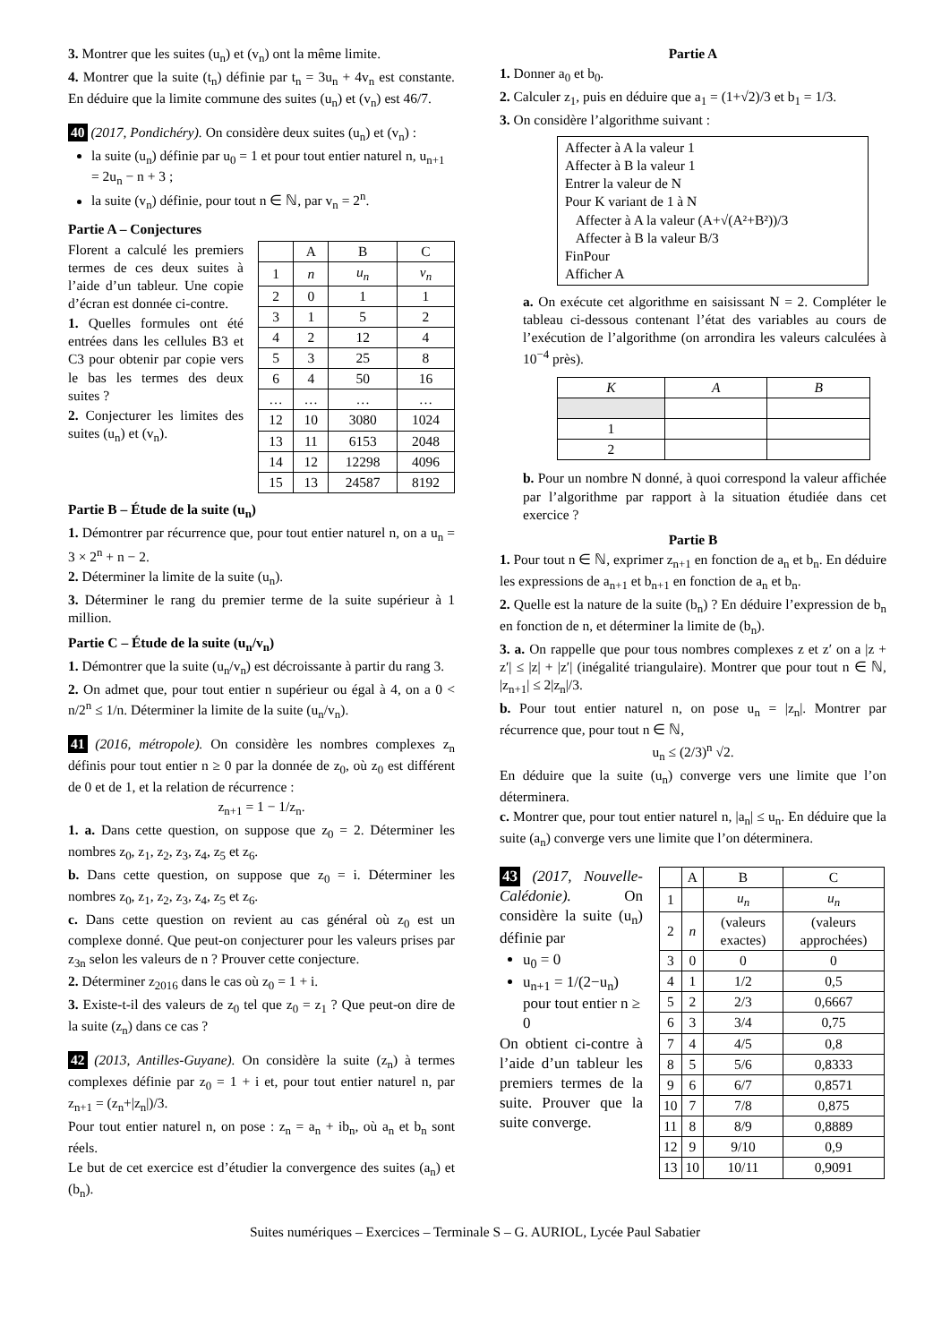3. Montrer que les suites (u<sub>n</sub>) et (v<sub>n</sub>) ont la même limite.
4. Montrer que la suite (t<sub>n</sub>) définie par t<sub>n</sub> = 3u<sub>n</sub> + 4v<sub>n</sub> est constante. En déduire que la limite commune des suites (u<sub>n</sub>) et (v<sub>n</sub>) est 46/7.
40 (2017, Pondichéry). On considère deux suites (u<sub>n</sub>) et (v<sub>n</sub>) :
la suite (u<sub>n</sub>) définie par u<sub>0</sub> = 1 et pour tout entier naturel n, u<sub>n+1</sub> = 2u<sub>n</sub> − n + 3 ;
la suite (v<sub>n</sub>) définie, pour tout n ∈ ℕ, par v<sub>n</sub> = 2<sup>n</sup>.
Partie A – Conjectures
Florent a calculé les premiers termes de ces deux suites à l’aide d’un tableur. Une copie d’écran est donnée ci-contre.
1. Quelles formules ont été entrées dans les cellules B3 et C3 pour obtenir par copie vers le bas les termes des deux suites ?
2. Conjecturer les limites des suites (u<sub>n</sub>) et (v<sub>n</sub>).
| | A | B | C |
| 1 | n | u<sub>n</sub> | v<sub>n</sub> |
| 2 | 0 | 1 | 1 |
| 3 | 1 | 5 | 2 |
| 4 | 2 | 12 | 4 |
| 5 | 3 | 25 | 8 |
| 6 | 4 | 50 | 16 |
| … | … | … | … |
| 12 | 10 | 3080 | 1024 |
| 13 | 11 | 6153 | 2048 |
| 14 | 12 | 12298 | 4096 |
| 15 | 13 | 24587 | 8192 |
Partie B – Étude de la suite (u<sub>n</sub>)
1. Démontrer par récurrence que, pour tout entier naturel n, on a u<sub>n</sub> = 3 × 2<sup>n</sup> + n − 2.
2. Déterminer la limite de la suite (u<sub>n</sub>).
3. Déterminer le rang du premier terme de la suite supérieur à 1 million.
Partie C – Étude de la suite (u<sub>n</sub>/v<sub>n</sub>)
1. Démontrer que la suite (u<sub>n</sub>/v<sub>n</sub>) est décroissante à partir du rang 3.
2. On admet que, pour tout entier n supérieur ou égal à 4, on a 0 < n/2<sup>n</sup> ≤ 1/n. Déterminer la limite de la suite (u<sub>n</sub>/v<sub>n</sub>).
41 (2016, métropole). On considère les nombres complexes z<sub>n</sub> définis pour tout entier n ≥ 0 par la donnée de z<sub>0</sub>, où z<sub>0</sub> est différent de 0 et de 1, et la relation de récurrence :
z<sub>n+1</sub> = 1 − 1/z<sub>n</sub>.
1. a. Dans cette question, on suppose que z<sub>0</sub> = 2. Déterminer les nombres z<sub>0</sub>, z<sub>1</sub>, z<sub>2</sub>, z<sub>3</sub>, z<sub>4</sub>, z<sub>5</sub> et z<sub>6</sub>.
b. Dans cette question, on suppose que z<sub>0</sub> = i. Déterminer les nombres z<sub>0</sub>, z<sub>1</sub>, z<sub>2</sub>, z<sub>3</sub>, z<sub>4</sub>, z<sub>5</sub> et z<sub>6</sub>.
c. Dans cette question on revient au cas général où z<sub>0</sub> est un complexe donné. Que peut-on conjecturer pour les valeurs prises par z<sub>3n</sub> selon les valeurs de n ? Prouver cette conjecture.
2. Déterminer z<sub>2016</sub> dans le cas où z<sub>0</sub> = 1 + i.
3. Existe-t-il des valeurs de z<sub>0</sub> tel que z<sub>0</sub> = z<sub>1</sub> ? Que peut-on dire de la suite (z<sub>n</sub>) dans ce cas ?
42 (2013, Antilles-Guyane). On considère la suite (z<sub>n</sub>) à termes complexes définie par z<sub>0</sub> = 1 + i et, pour tout entier naturel n, par z<sub>n+1</sub> = (z<sub>n</sub>+|z<sub>n</sub>|)/3.
Pour tout entier naturel n, on pose : z<sub>n</sub> = a<sub>n</sub> + ib<sub>n</sub>, où a<sub>n</sub> et b<sub>n</sub> sont réels.
Le but de cet exercice est d’étudier la convergence des suites (a<sub>n</sub>) et (b<sub>n</sub>).
Partie A
1. Donner a<sub>0</sub> et b<sub>0</sub>.
2. Calculer z<sub>1</sub>, puis en déduire que a<sub>1</sub> = (1+√2)/3 et b<sub>1</sub> = 1/3.
3. On considère l’algorithme suivant :
Affecter à A la valeur 1
Affecter à B la valeur 1
Entrer la valeur de N
Pour K variant de 1 à N
Affecter à A la valeur (A+√(A²+B²))/3
Affecter à B la valeur B/3
FinPour
Afficher A
a. On exécute cet algorithme en saisissant N = 2. Compléter le tableau ci-dessous contenant l’état des variables au cours de l’exécution de l’algorithme (on arrondira les valeurs calculées à 10<sup>−4</sup> près).
| K | A | B |
| 1 | | |
| 2 | | |
b. Pour un nombre N donné, à quoi correspond la valeur affichée par l’algorithme par rapport à la situation étudiée dans cet exercice ?
Partie B
1. Pour tout n ∈ ℕ, exprimer z<sub>n+1</sub> en fonction de a<sub>n</sub> et b<sub>n</sub>. En déduire les expressions de a<sub>n+1</sub> et b<sub>n+1</sub> en fonction de a<sub>n</sub> et b<sub>n</sub>.
2. Quelle est la nature de la suite (b<sub>n</sub>) ? En déduire l’expression de b<sub>n</sub> en fonction de n, et déterminer la limite de (b<sub>n</sub>).
3. a. On rappelle que pour tous nombres complexes z et z′ on a |z + z′| ≤ |z| + |z′| (inégalité triangulaire). Montrer que pour tout n ∈ ℕ, |z<sub>n+1</sub>| ≤ 2|z<sub>n</sub>|/3.
b. Pour tout entier naturel n, on pose u<sub>n</sub> = |z<sub>n</sub>|. Montrer par récurrence que, pour tout n ∈ ℕ,
u<sub>n</sub> ≤ (2/3)<sup>n</sup> √2.
En déduire que la suite (u<sub>n</sub>) converge vers une limite que l’on déterminera.
c. Montrer que, pour tout entier naturel n, |a<sub>n</sub>| ≤ u<sub>n</sub>. En déduire que la suite (a<sub>n</sub>) converge vers une limite que l’on déterminera.
43 (2017, Nouvelle-Calédonie). On considère la suite (u<sub>n</sub>) définie par
u<sub>0</sub> = 0
u<sub>n+1</sub> = 1/(2−u<sub>n</sub>) pour tout entier n ≥ 0
On obtient ci-contre à l’aide d’un tableur les premiers termes de la suite. Prouver que la suite converge.
| | A | B | C |
| 1 | | u<sub>n</sub> | u<sub>n</sub> |
| 2 | n | (valeurs exactes) | (valeurs approchées) |
| 3 | 0 | 0 | 0 |
| 4 | 1 | 1/2 | 0,5 |
| 5 | 2 | 2/3 | 0,6667 |
| 6 | 3 | 3/4 | 0,75 |
| 7 | 4 | 4/5 | 0,8 |
| 8 | 5 | 5/6 | 0,8333 |
| 9 | 6 | 6/7 | 0,8571 |
| 10 | 7 | 7/8 | 0,875 |
| 11 | 8 | 8/9 | 0,8889 |
| 12 | 9 | 9/10 | 0,9 |
| 13 | 10 | 10/11 | 0,9091 |
Suites numériques – Exercices – Terminale S – G. AURIOL, Lycée Paul Sabatier